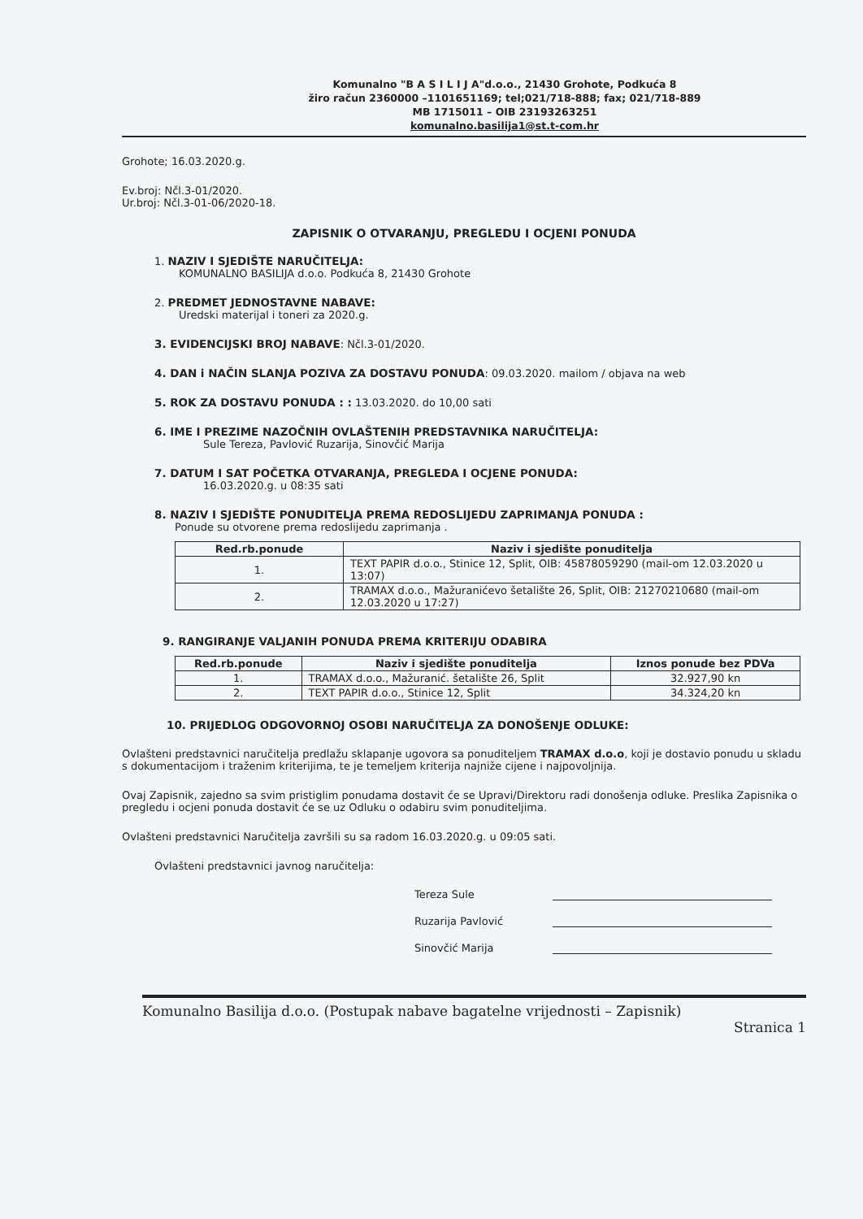Komunalno "B A S I L I J A"d.o.o., 21430 Grohote, Podkuća 8
žiro račun 2360000 –1101651169; tel;021/718-888; fax; 021/718-889
MB 1715011 – OIB 23193263251
komunalno.basilija1@st.t-com.hr
Grohote; 16.03.2020.g.
Ev.broj: Nčl.3-01/2020.
Ur.broj: Nčl.3-01-06/2020-18.
ZAPISNIK O OTVARANJU, PREGLEDU I OCJENI PONUDA
1. NAZIV I SJEDIŠTE NARUČITELJA:
KOMUNALNO BASILIJA d.o.o. Podkuća 8, 21430 Grohote
2. PREDMET JEDNOSTAVNE NABAVE:
Uredski materijal i toneri za 2020.g.
3. EVIDENCIJSKI BROJ NABAVE: Nčl.3-01/2020.
4. DAN i NAČIN SLANJA POZIVA ZA DOSTAVU PONUDA: 09.03.2020. mailom / objava na web
5. ROK ZA DOSTAVU PONUDA : : 13.03.2020. do 10,00 sati
6. IME I PREZIME NAZOČNIH OVLAŠTENIH PREDSTAVNIKA NARUČITELJA:
Sule Tereza, Pavlović Ruzarija, Sinovčić Marija
7. DATUM I SAT POČETKA OTVARANJA, PREGLEDA I OCJENE PONUDA:
16.03.2020.g. u 08:35 sati
8. NAZIV I SJEDIŠTE PONUDITELJA PREMA REDOSLIJEDU ZAPRIMANJA PONUDA :
Ponude su otvorene prema redoslijedu zaprimanja .
| Red.rb.ponude | Naziv i sjedište ponuditelja |
| --- | --- |
| 1. | TEXT PAPIR d.o.o., Stinice 12, Split, OIB: 45878059290 (mail-om 12.03.2020 u 13:07) |
| 2. | TRAMAX d.o.o., Mažuranićevo šetalište 26, Split, OIB: 21270210680 (mail-om 12.03.2020 u 17:27) |
9. RANGIRANJE VALJANIH PONUDA PREMA KRITERIJU ODABIRA
| Red.rb.ponude | Naziv i sjedište ponuditelja | Iznos ponude bez PDVa |
| --- | --- | --- |
| 1. | TRAMAX d.o.o., Mažuranić. šetalište 26, Split | 32.927,90 kn |
| 2. | TEXT PAPIR d.o.o., Stinice 12, Split | 34.324,20 kn |
10. PRIJEDLOG ODGOVORNOJ OSOBI NARUČITELJA ZA DONOŠENJE ODLUKE:
Ovlašteni predstavnici naručitelja predlažu sklapanje ugovora sa ponuditeljem TRAMAX d.o.o, koji je dostavio ponudu u skladu s dokumentacijom i traženim kriterijima, te je temeljem kriterija najniže cijene i najpovoljnija.
Ovaj Zapisnik, zajedno sa svim pristiglim ponudama dostavit će se Upravi/Direktoru radi donošenja odluke. Preslika Zapisnika o pregledu i ocjeni ponuda dostavit će se uz Odluku o odabiru svim ponuditeljima.
Ovlašteni predstavnici Naručitelja završili su sa radom 16.03.2020.g. u 09:05 sati.
Ovlašteni predstavnici javnog naručitelja:
Tereza Sule Ruzarija Pavlović Sinovčić Marija
Komunalno Basilija d.o.o. (Postupak nabave bagatelne vrijednosti – Zapisnik)
Stranica 1